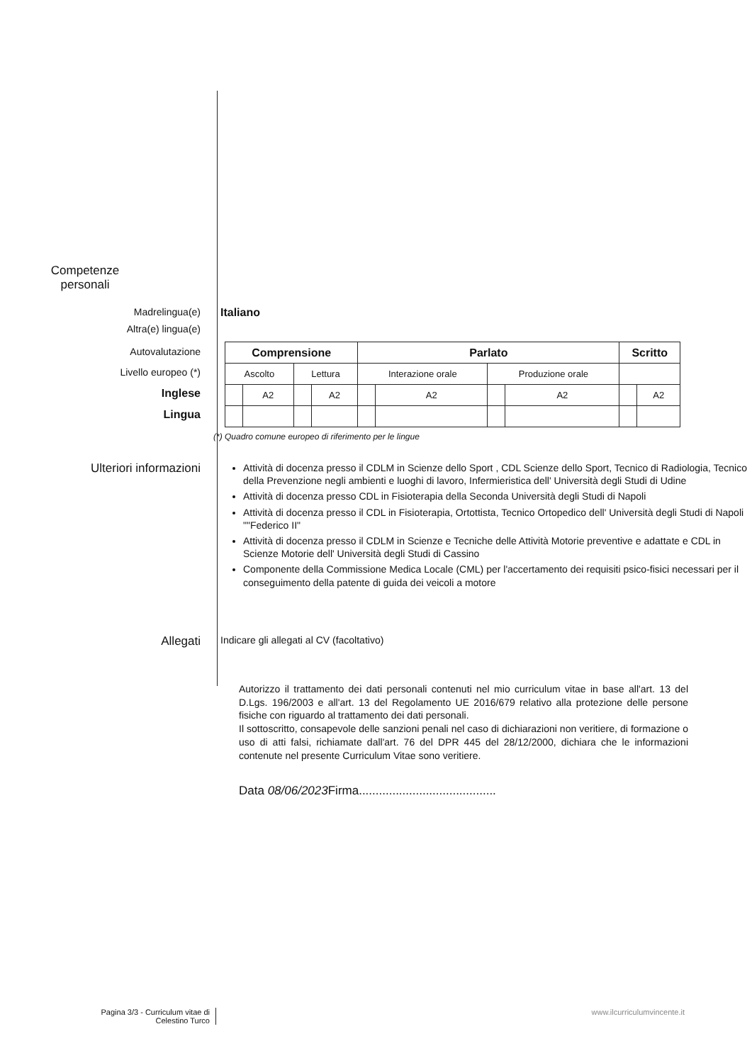Competenze
personali
Madrelingua(e) Italiano
Altra(e) lingua(e)
Autovalutazione
Livello europeo (*)
Inglese
Lingua
| Comprensione | | | | Parlato | | | | Scritto | |
| --- | --- | --- | --- | --- | --- | --- | --- | --- | --- |
| Ascolto | | Lettura | | Interazione orale | | Produzione orale | | | |
| | A2 | | A2 | | A2 | | A2 | | A2 |
(*) Quadro comune europeo di riferimento per le lingue
Ulteriori informazioni
Attività di docenza presso il CDLM in Scienze dello Sport , CDL Scienze dello Sport, Tecnico di Radiologia, Tecnico della Prevenzione negli ambienti e luoghi di lavoro, Infermieristica dell' Università degli Studi di Udine
Attività di docenza presso CDL in Fisioterapia della Seconda Università degli Studi di Napoli
Attività di docenza presso il CDL in Fisioterapia, Ortottista, Tecnico Ortopedico dell' Università degli Studi di Napoli ""Federico II"
Attività di docenza presso il CDLM in Scienze e Tecniche delle Attività Motorie preventive e adattate e CDL in Scienze Motorie dell' Università degli Studi di Cassino
Componente della Commissione Medica Locale (CML) per l'accertamento dei requisiti psico-fisici necessari per il conseguimento della patente di guida dei veicoli a motore
Allegati
Indicare gli allegati al CV (facoltativo)
Autorizzo il trattamento dei dati personali contenuti nel mio curriculum vitae in base all'art. 13 del D.Lgs. 196/2003 e all'art. 13 del Regolamento UE 2016/679 relativo alla protezione delle persone fisiche con riguardo al trattamento dei dati personali.
Il sottoscritto, consapevole delle sanzioni penali nel caso di dichiarazioni non veritiere, di formazione o uso di atti falsi, richiamate dall'art. 76 del DPR 445 del 28/12/2000, dichiara che le informazioni contenute nel presente Curriculum Vitae sono veritiere.
Data 08/06/2023 Firma.........................................
Pagina 3/3 - Curriculum vitae di
Celestino Turco
www.ilcurriculumvincente.it